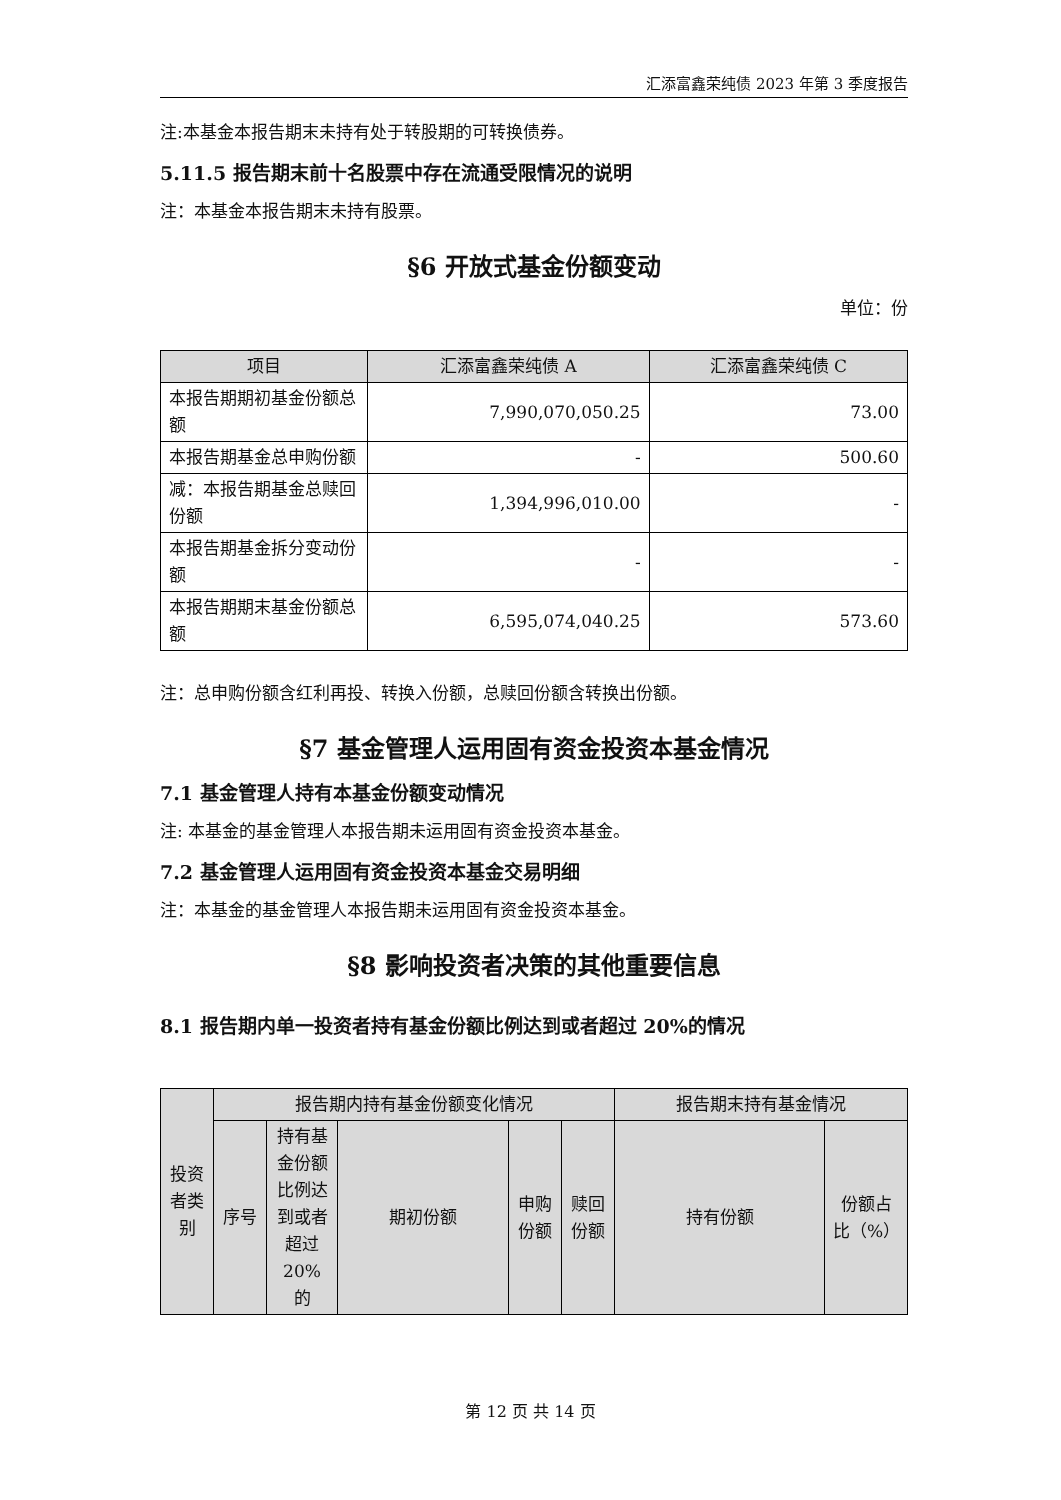汇添富鑫荣纯债 2023 年第 3 季度报告
注:本基金本报告期末未持有处于转股期的可转换债券。
5.11.5 报告期末前十名股票中存在流通受限情况的说明
注：本基金本报告期末未持有股票。
§6 开放式基金份额变动
单位：份
| 项目 | 汇添富鑫荣纯债 A | 汇添富鑫荣纯债 C |
| --- | --- | --- |
| 本报告期期初基金份额总额 | 7,990,070,050.25 | 73.00 |
| 本报告期基金总申购份额 | - | 500.60 |
| 减：本报告期基金总赎回份额 | 1,394,996,010.00 | - |
| 本报告期基金拆分变动份额 | - | - |
| 本报告期期末基金份额总额 | 6,595,074,040.25 | 573.60 |
注：总申购份额含红利再投、转换入份额，总赎回份额含转换出份额。
§7 基金管理人运用固有资金投资本基金情况
7.1 基金管理人持有本基金份额变动情况
注: 本基金的基金管理人本报告期未运用固有资金投资本基金。
7.2 基金管理人运用固有资金投资本基金交易明细
注：本基金的基金管理人本报告期未运用固有资金投资本基金。
§8 影响投资者决策的其他重要信息
8.1 报告期内单一投资者持有基金份额比例达到或者超过 20%的情况
| 投资者类别 | 报告期内持有基金份额变化情况 | | | | | 报告期末持有基金情况 | |
| --- | --- | --- | --- | --- | --- | --- | --- |
| | 序号 | 持有基金份额比例达到或者超过20%的 | 期初份额 | 申购份额 | 赎回份额 | 持有份额 | 份额占比（%） |
第 12 页 共 14 页